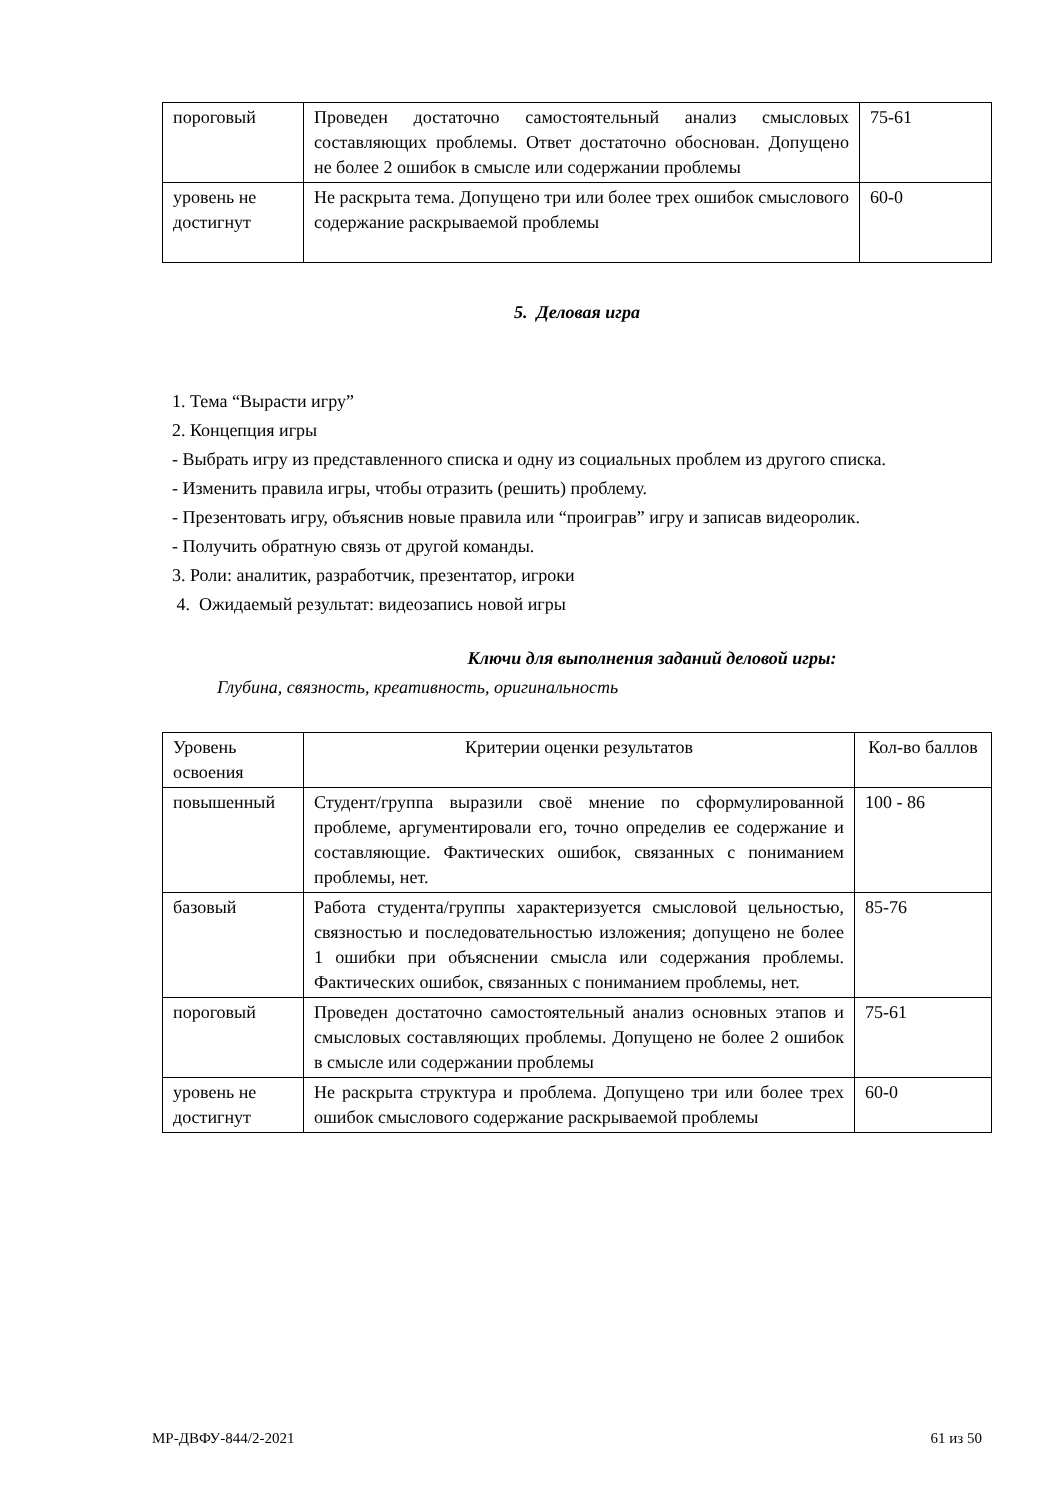| пороговый | Проведен достаточно самостоятельный анализ смысловых составляющих проблемы. Ответ достаточно обоснован. Допущено не более 2 ошибок в смысле или содержании проблемы | 75-61 |
| уровень не достигнут | Не раскрыта тема. Допущено три или более трех ошибок смыслового содержание раскрываемой проблемы | 60-0 |
5. Деловая игра
1. Тема “Вырасти игру”
2. Концепция игры
- Выбрать игру из представленного списка и одну из социальных проблем из другого списка.
- Изменить правила игры, чтобы отразить (решить) проблему.
- Презентовать игру, объяснив новые правила или “проиграв” игру и записав видеоролик.
- Получить обратную связь от другой команды.
3. Роли: аналитик, разработчик, презентатор, игроки
4. Ожидаемый результат: видеозапись новой игры
Ключи для выполнения заданий деловой игры:
Глубина, связность, креативность, оригинальность
| Уровень освоения | Критерии оценки результатов | Кол-во баллов |
| повышенный | Студент/группа выразили своё мнение по сформулированной проблеме, аргументировали его, точно определив ее содержание и составляющие. Фактических ошибок, связанных с пониманием проблемы, нет. | 100 - 86 |
| базовый | Работа студента/группы характеризуется смысловой цельностью, связностью и последовательностью изложения; допущено не более 1 ошибки при объяснении смысла или содержания проблемы. Фактических ошибок, связанных с пониманием проблемы, нет. | 85-76 |
| пороговый | Проведен достаточно самостоятельный анализ основных этапов и смысловых составляющих проблемы. Допущено не более 2 ошибок в смысле или содержании проблемы | 75-61 |
| уровень не достигнут | Не раскрыта структура и проблема. Допущено три или более трех ошибок смыслового содержание раскрываемой проблемы | 60-0 |
МР-ДВФУ-844/2-2021 61 из 50